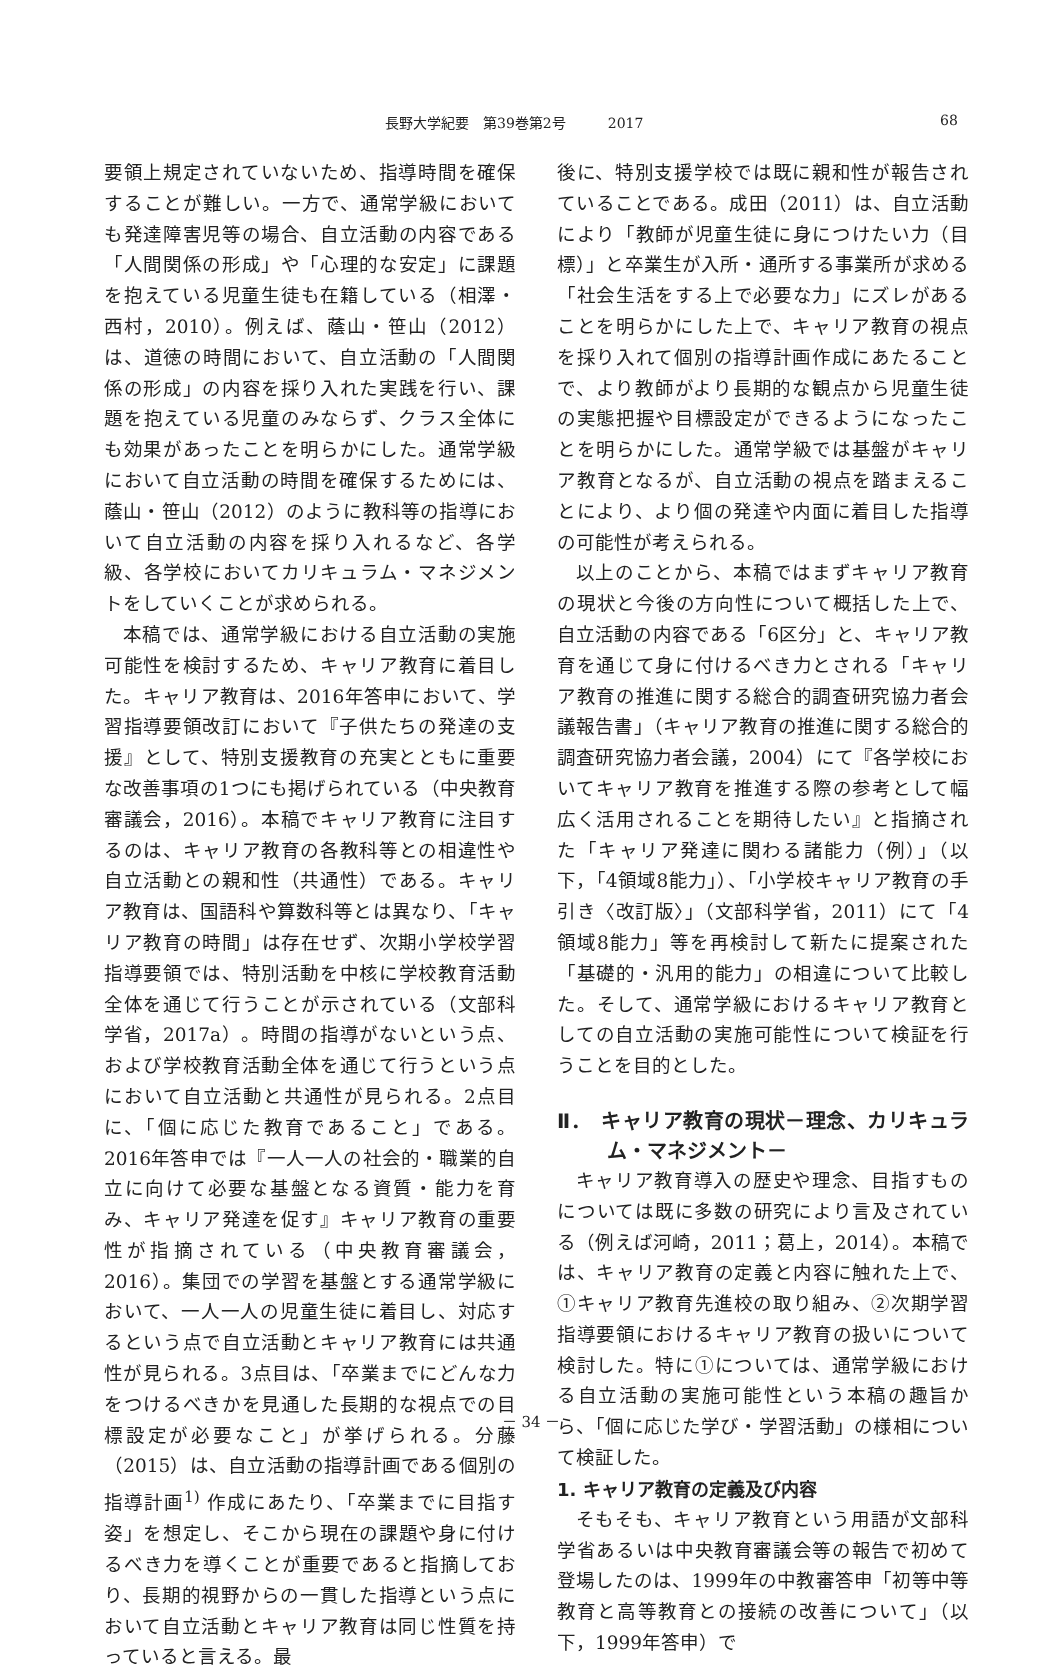長野大学紀要　第39巻第2号　　　2017 68
要領上規定されていないため、指導時間を確保することが難しい。一方で、通常学級においても発達障害児等の場合、自立活動の内容である「人間関係の形成」や「心理的な安定」に課題を抱えている児童生徒も在籍している（相澤・西村，2010）。例えば、蔭山・笹山（2012）は、道徳の時間において、自立活動の「人間関係の形成」の内容を採り入れた実践を行い、課題を抱えている児童のみならず、クラス全体にも効果があったことを明らかにした。通常学級において自立活動の時間を確保するためには、蔭山・笹山（2012）のように教科等の指導において自立活動の内容を採り入れるなど、各学級、各学校においてカリキュラム・マネジメントをしていくことが求められる。
本稿では、通常学級における自立活動の実施可能性を検討するため、キャリア教育に着目した。キャリア教育は、2016年答申において、学習指導要領改訂において『子供たちの発達の支援』として、特別支援教育の充実とともに重要な改善事項の1つにも掲げられている（中央教育審議会，2016）。本稿でキャリア教育に注目するのは、キャリア教育の各教科等との相違性や自立活動との親和性（共通性）である。キャリア教育は、国語科や算数科等とは異なり、「キャリア教育の時間」は存在せず、次期小学校学習指導要領では、特別活動を中核に学校教育活動全体を通じて行うことが示されている（文部科学省，2017a）。時間の指導がないという点、および学校教育活動全体を通じて行うという点において自立活動と共通性が見られる。2点目に、「個に応じた教育であること」である。2016年答申では『一人一人の社会的・職業的自立に向けて必要な基盤となる資質・能力を育み、キャリア発達を促す』キャリア教育の重要性が指摘されている（中央教育審議会，2016）。集団での学習を基盤とする通常学級において、一人一人の児童生徒に着目し、対応するという点で自立活動とキャリア教育には共通性が見られる。3点目は、「卒業までにどんな力をつけるべきかを見通した長期的な視点での目標設定が必要なこと」が挙げられる。分藤（2015）は、自立活動の指導計画である個別の指導計画<sup>1)</sup> 作成にあたり、「卒業までに目指す姿」を想定し、そこから現在の課題や身に付けるべき力を導くことが重要であると指摘しており、長期的視野からの一貫した指導という点において自立活動とキャリア教育は同じ性質を持っていると言える。最
後に、特別支援学校では既に親和性が報告されていることである。成田（2011）は、自立活動により「教師が児童生徒に身につけたい力（目標）」と卒業生が入所・通所する事業所が求める「社会生活をする上で必要な力」にズレがあることを明らかにした上で、キャリア教育の視点を採り入れて個別の指導計画作成にあたることで、より教師がより長期的な観点から児童生徒の実態把握や目標設定ができるようになったことを明らかにした。通常学級では基盤がキャリア教育となるが、自立活動の視点を踏まえることにより、より個の発達や内面に着目した指導の可能性が考えられる。
以上のことから、本稿ではまずキャリア教育の現状と今後の方向性について概括した上で、自立活動の内容である「6区分」と、キャリア教育を通じて身に付けるべき力とされる「キャリア教育の推進に関する総合的調査研究協力者会議報告書」（キャリア教育の推進に関する総合的調査研究協力者会議，2004）にて『各学校においてキャリア教育を推進する際の参考として幅広く活用されることを期待したい』と指摘された「キャリア発達に関わる諸能力（例）」（以下，「4領域8能力」）、「小学校キャリア教育の手引き〈改訂版〉」（文部科学省，2011）にて「4領域8能力」等を再検討して新たに提案された「基礎的・汎用的能力」の相違について比較した。そして、通常学級におけるキャリア教育としての自立活動の実施可能性について検証を行うことを目的とした。
Ⅱ．　キャリア教育の現状－理念、カリキュラム・マネジメント－
キャリア教育導入の歴史や理念、目指すものについては既に多数の研究により言及されている（例えば河崎，2011；葛上，2014）。本稿では、キャリア教育の定義と内容に触れた上で、①キャリア教育先進校の取り組み、②次期学習指導要領におけるキャリア教育の扱いについて検討した。特に①については、通常学級における自立活動の実施可能性という本稿の趣旨から、「個に応じた学び・学習活動」の様相について検証した。
1. キャリア教育の定義及び内容
そもそも、キャリア教育という用語が文部科学省あるいは中央教育審議会等の報告で初めて登場したのは、1999年の中教審答申「初等中等教育と高等教育との接続の改善について」（以下，1999年答申）で
－ 34 －